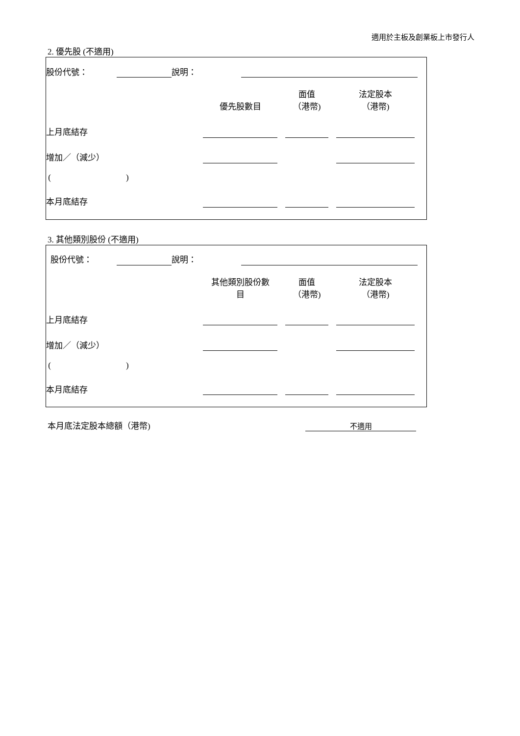適用於主板及創業板上市發行人
2. 優先股 (不適用)
| 股份代號： | | 說明： | | |
| | 優先股數目 | | 面值 （港幣) | | 法定股本 （港幣) | |
| --- | --- | --- | --- | --- | --- | --- |
| 上月底結存 | | | | | | |
| 增加／（減少） | | | | | | |
| ( ) | | | | | | |
| 本月底結存 | | | | | | |
3. 其他類別股份 (不適用)
| 股份代號： | | 說明： | | |
| | 其他類別股份數 目 | | 面值 （港幣) | | 法定股本 （港幣) | |
| --- | --- | --- | --- | --- | --- | --- |
| 上月底結存 | | | | | | |
| 增加／（減少） | | | | | | |
| ( ) | | | | | | |
| 本月底結存 | | | | | | |
| 本月底法定股本總額（港幣) | 不適用 |